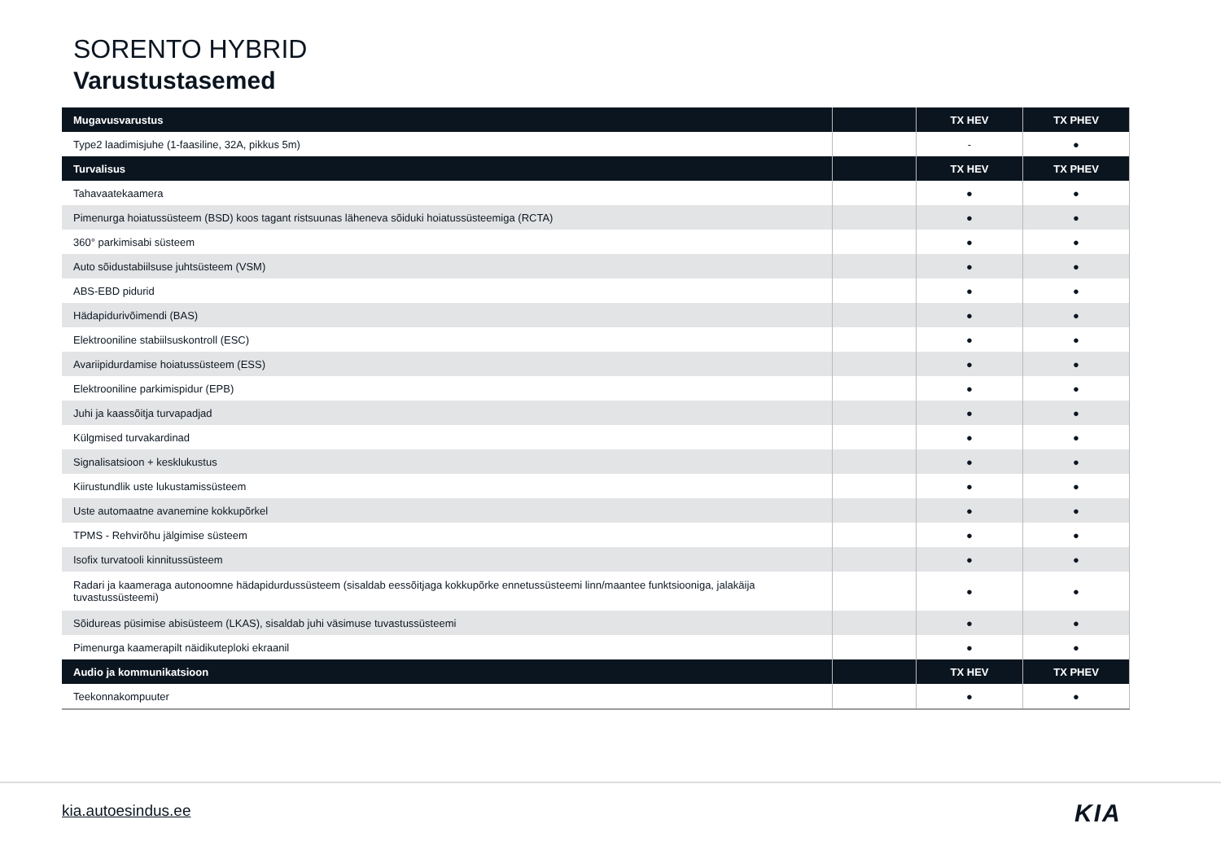SORENTO HYBRID
Varustustasemed
| Mugavusvarustus | | TX HEV | TX PHEV |
| --- | --- | --- | --- |
| Type2 laadimisjuhe (1-faasiline, 32A, pikkus 5m) | | - | ● |
| Turvalisus | | TX HEV | TX PHEV |
| Tahavaatekaamera | | ● | ● |
| Pimenurga hoiatussüsteem (BSD) koos tagant ristsuunas läheneva sõiduki hoiatussüsteemiga (RCTA) | | ● | ● |
| 360° parkimisabi süsteem | | ● | ● |
| Auto sõidustabiilsuse juhtsüsteem (VSM) | | ● | ● |
| ABS-EBD pidurid | | ● | ● |
| Hädapidurivõimendi (BAS) | | ● | ● |
| Elektrooniline stabiilsuskontroll (ESC) | | ● | ● |
| Avariipidurdamise hoiatussüsteem (ESS) | | ● | ● |
| Elektrooniline parkimispidur (EPB) | | ● | ● |
| Juhi ja kaassõitja turvapadjad | | ● | ● |
| Külgmised turvakardinad | | ● | ● |
| Signalisatsioon + kesklukustus | | ● | ● |
| Kiirustundlik uste lukustamissüsteem | | ● | ● |
| Uste automaatne avanemine kokkupõrkel | | ● | ● |
| TPMS - Rehvirõhu jälgimise süsteem | | ● | ● |
| Isofix turvatooli kinnitussüsteem | | ● | ● |
| Radari ja kaameraga autonoomne hädapidurdussüsteem (sisaldab eessõitjaga kokkupõrke ennetussüsteemi linn/maantee funktsiooniga, jalakäija tuvastussüsteemi) | | ● | ● |
| Sõidureas püsimise abisüsteem (LKAS), sisaldab juhi väsimuse tuvastussüsteemi | | ● | ● |
| Pimenurga kaamerapilt näidikuteploki ekraanil | | ● | ● |
| Audio ja kommunikatsioon | | TX HEV | TX PHEV |
| Teekonnakompuuter | | ● | ● |
kia.autoesindus.ee KIA